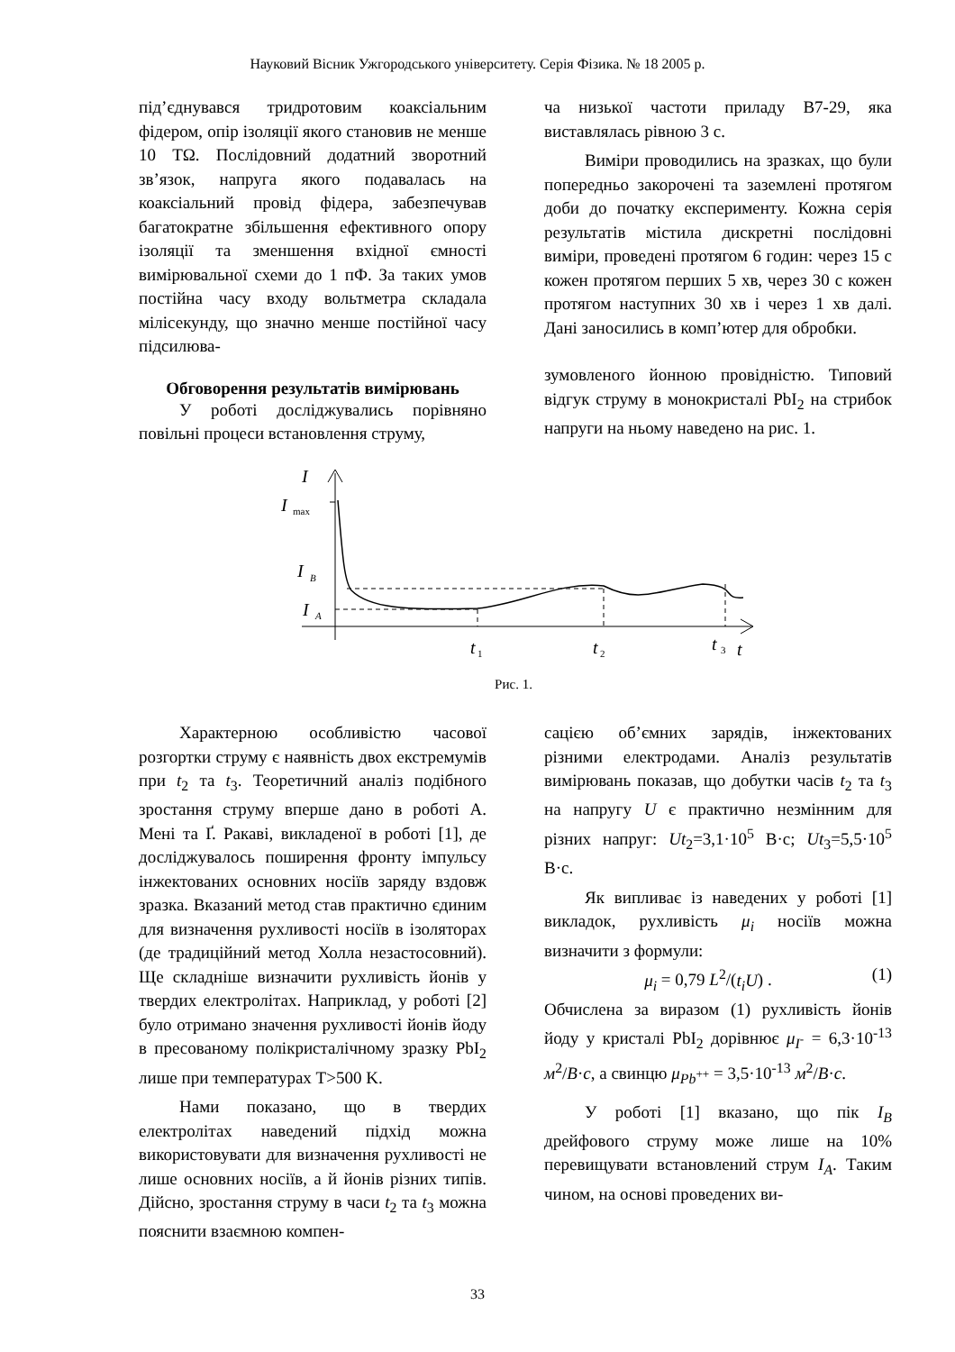Науковий Вісник Ужгородського університету. Серія Фізика. № 18 2005 р.
під’єднувався тридротовим коаксіальним фідером, опір ізоляції якого становив не менше 10 TΩ. Послідовний додатний зворотний зв’язок, напруга якого подавалась на коаксіальний провід фідера, забезпечував багатократне збільшення ефективного опору ізоляції та зменшення вхідної ємності вимірювальної схеми до 1 пФ. За таких умов постійна часу входу вольтметра складала мілісекунду, що значно менше постійної часу підсилюва-
Обговорення результатів вимірювань
У роботі досліджувались порівняно повільні процеси встановлення струму,
ча низької частоти приладу В7-29, яка виставлялась рівною 3 с.
Виміри проводились на зразках, що були попередньо закорочені та заземлені протягом доби до початку експерименту. Кожна серія результатів містила дискретні послідовні виміри, проведені протягом 6 годин: через 15 с кожен протягом перших 5 хв, через 30 с кожен протягом наступних 30 хв і через 1 хв далі. Дані заносились в комп’ютер для обробки.
зумовленого йонною провідністю. Типовий відгук струму в монокристалі PbI<sub>2</sub> на стрибок напруги на ньому наведено на рис. 1.
I
I
max
I
B
I
A
t
1
t
2
t
3
t
Рис. 1.
Характерною особливістю часової розгортки струму є наявність двох екстремумів при t<sub>2</sub> та t<sub>3</sub>. Теоретичний аналіз подібного зростання струму вперше дано в роботі А. Мені та Ґ. Ракаві, викладеної в роботі [1], де досліджувалось поширення фронту імпульсу інжектованих основних носіїв заряду вздовж зразка. Вказаний метод став практично єдиним для визначення рухливості носіїв в ізоляторах (де традиційний метод Холла незастосовний). Ще складніше визначити рухливість йонів у твердих електролітах. Наприклад, у роботі [2] було отримано значення рухливості йонів йоду в пресованому полікристалічному зразку PbI<sub>2</sub> лише при температурах T>500 K.
Нами показано, що в твердих електролітах наведений підхід можна використовувати для визначення рухливості не лише основних носіїв, а й йонів різних типів. Дійсно, зростання струму в часи t<sub>2</sub> та t<sub>3</sub> можна пояснити взаємною компен-
сацією об’ємних зарядів, інжектованих різними електродами. Аналіз результатів вимірювань показав, що добутки часів t<sub>2</sub> та t<sub>3</sub> на напругу U є практично незмінним для різних напруг: Ut<sub>2</sub>=3,1·10<sup>5</sup> В·с; Ut<sub>3</sub>=5,5·10<sup>5</sup> В·с.
Як випливає із наведених у роботі [1] викладок, рухливість μ<sub>i</sub> носіїв можна визначити з формули:
μ<sub>i</sub> = 0,79 L<sup>2</sup>/(t<sub>i</sub>U) . (1)
Обчислена за виразом (1) рухливість йонів йоду у кристалі PbI<sub>2</sub> дорівнює μ<sub>I<sup>-</sup></sub> = 6,3·10<sup>-13</sup> м<sup>2</sup>/В·с, а свинцю μ<sub>Pb<sup>++</sup></sub> = 3,5·10<sup>-13</sup> м<sup>2</sup>/В·с.
У роботі [1] вказано, що пік I<sub>B</sub> дрейфового струму може лише на 10% перевищувати встановлений струм I<sub>A</sub>. Таким чином, на основі проведених ви-
33